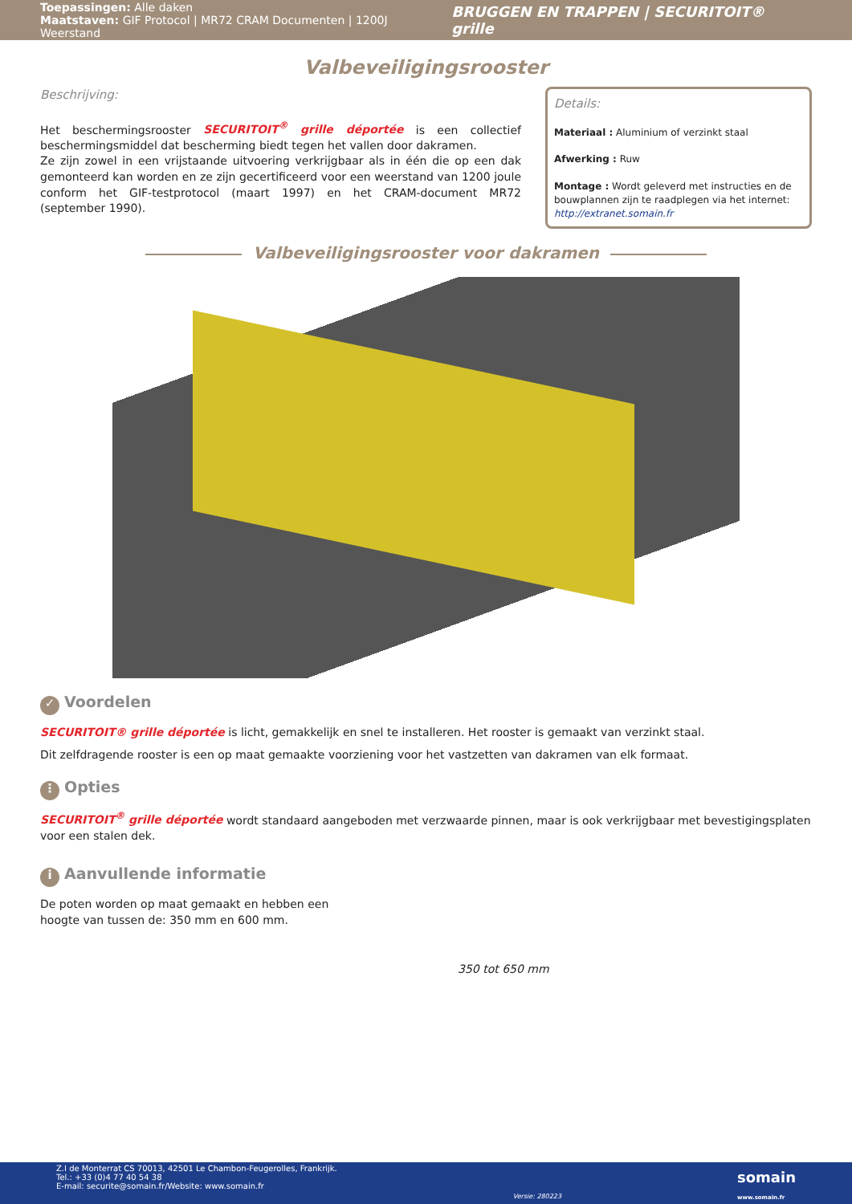Toepassingen: Alle daken
Maatstaven: GIF Protocol | MR72 CRAM Documenten | 1200J Weerstand
BRUGGEN EN TRAPPEN | SECURITOIT® grille
Valbeveiligingsrooster
Beschrijving:
Het beschermingsrooster SECURITOIT<sup>®</sup> grille déportée is een collectief beschermingsmiddel dat bescherming biedt tegen het vallen door dakramen.
Ze zijn zowel in een vrijstaande uitvoering verkrijgbaar als in één die op een dak gemonteerd kan worden en ze zijn gecertificeerd voor een weerstand van 1200 joule conform het GIF-testprotocol (maart 1997) en het CRAM-document MR72 (september 1990).
Details:
Materiaal : Aluminium of verzinkt staal
Afwerking : Ruw
Montage : Wordt geleverd met instructies en de bouwplannen zijn te raadplegen via het internet: http://extranet.somain.fr
Valbeveiligingsrooster voor dakramen
✓ Voordelen
SECURITOIT® grille déportée is licht, gemakkelijk en snel te installeren. Het rooster is gemaakt van verzinkt staal.
Dit zelfdragende rooster is een op maat gemaakte voorziening voor het vastzetten van dakramen van elk formaat.
⋮ Opties
SECURITOIT<sup>®</sup> grille déportée wordt standaard aangeboden met verzwaarde pinnen, maar is ook verkrijgbaar met bevestigingsplaten voor een stalen dek.
i Aanvullende informatie
De poten worden op maat gemaakt en hebben een hoogte van tussen de: 350 mm en 600 mm.
350 tot 650 mm
Z.I de Monterrat CS 70013, 42501 Le Chambon-Feugerolles, Frankrijk.
Tel.: +33 (0)4 77 40 54 38
E-mail: securite@somain.fr/Website: www.somain.fr
Versie: 280223
somain
www.somain.fr